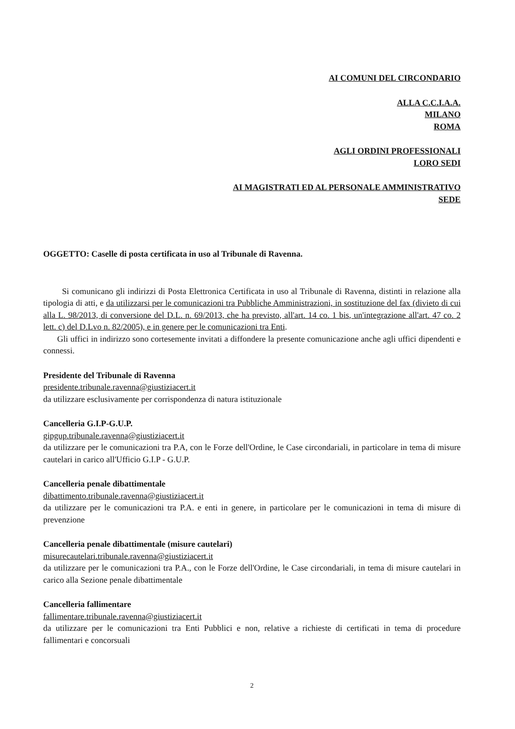AI COMUNI DEL CIRCONDARIO
ALLA C.C.I.A.A.
MILANO
ROMA
AGLI ORDINI PROFESSIONALI
LORO SEDI
AI MAGISTRATI ED AL PERSONALE AMMINISTRATIVO
SEDE
OGGETTO: Caselle di posta certificata in uso al Tribunale di Ravenna.
Si comunicano gli indirizzi di Posta Elettronica Certificata in uso al Tribunale di Ravenna, distinti in relazione alla tipologia di atti, e da utilizzarsi per le comunicazioni tra Pubbliche Amministrazioni, in sostituzione del fax (divieto di cui alla L. 98/2013, di conversione del D.L. n. 69/2013, che ha previsto, all'art. 14 co. 1 bis, un'integrazione all'art. 47 co. 2 lett. c) del D.Lvo n. 82/2005), e in genere per le comunicazioni tra Enti.
Gli uffici in indirizzo sono cortesemente invitati a diffondere la presente comunicazione anche agli uffici dipendenti e connessi.
Presidente del Tribunale di Ravenna
presidente.tribunale.ravenna@giustiziacert.it
da utilizzare esclusivamente per corrispondenza di natura istituzionale
Cancelleria G.I.P-G.U.P.
gipgup.tribunale.ravenna@giustiziacert.it
da utilizzare per le comunicazioni tra P.A, con le Forze dell'Ordine, le Case circondariali, in particolare in tema di misure cautelari in carico all'Ufficio G.I.P - G.U.P.
Cancelleria penale dibattimentale
dibattimento.tribunale.ravenna@giustiziacert.it
da utilizzare per le comunicazioni tra P.A. e enti in genere, in particolare per le comunicazioni in tema di misure di prevenzione
Cancelleria penale dibattimentale (misure cautelari)
misurecautelari.tribunale.ravenna@giustiziacert.it
da utilizzare per le comunicazioni tra P.A., con le Forze dell'Ordine, le Case circondariali, in tema di misure cautelari in carico alla Sezione penale dibattimentale
Cancelleria fallimentare
fallimentare.tribunale.ravenna@giustiziacert.it
da utilizzare per le comunicazioni tra Enti Pubblici e non, relative a richieste di certificati in tema di procedure fallimentari e concorsuali
2